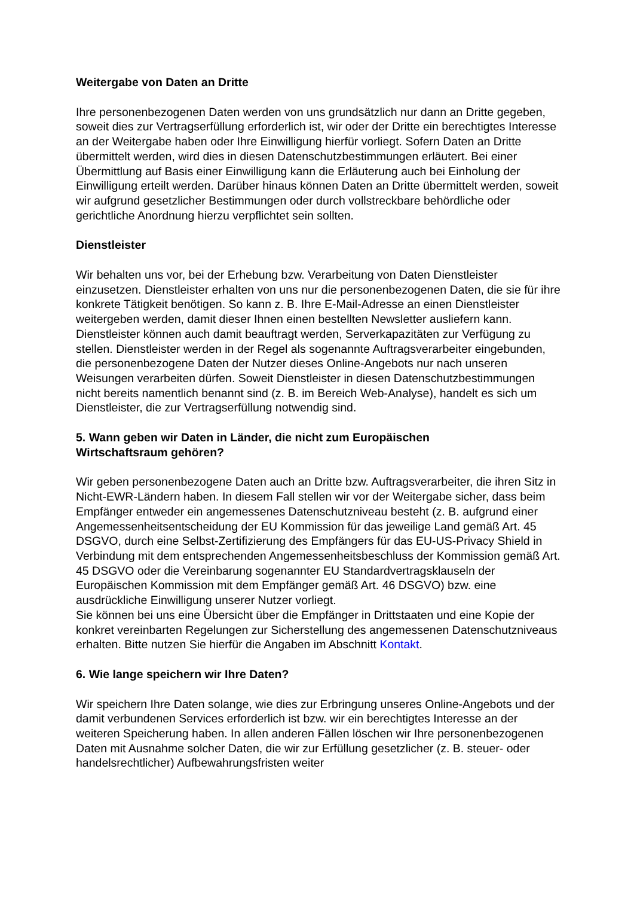Weitergabe von Daten an Dritte
Ihre personenbezogenen Daten werden von uns grundsätzlich nur dann an Dritte gegeben, soweit dies zur Vertragserfüllung erforderlich ist, wir oder der Dritte ein berechtigtes Interesse an der Weitergabe haben oder Ihre Einwilligung hierfür vorliegt. Sofern Daten an Dritte übermittelt werden, wird dies in diesen Datenschutzbestimmungen erläutert. Bei einer Übermittlung auf Basis einer Einwilligung kann die Erläuterung auch bei Einholung der Einwilligung erteilt werden. Darüber hinaus können Daten an Dritte übermittelt werden, soweit wir aufgrund gesetzlicher Bestimmungen oder durch vollstreckbare behördliche oder gerichtliche Anordnung hierzu verpflichtet sein sollten.
Dienstleister
Wir behalten uns vor, bei der Erhebung bzw. Verarbeitung von Daten Dienstleister einzusetzen. Dienstleister erhalten von uns nur die personenbezogenen Daten, die sie für ihre konkrete Tätigkeit benötigen. So kann z. B. Ihre E-Mail-Adresse an einen Dienstleister weitergeben werden, damit dieser Ihnen einen bestellten Newsletter ausliefern kann. Dienstleister können auch damit beauftragt werden, Serverkapazitäten zur Verfügung zu stellen. Dienstleister werden in der Regel als sogenannte Auftragsverarbeiter eingebunden, die personenbezogene Daten der Nutzer dieses Online-Angebots nur nach unseren Weisungen verarbeiten dürfen. Soweit Dienstleister in diesen Datenschutzbestimmungen nicht bereits namentlich benannt sind (z. B. im Bereich Web-Analyse), handelt es sich um Dienstleister, die zur Vertragserfüllung notwendig sind.
5. Wann geben wir Daten in Länder, die nicht zum Europäischen
Wirtschaftsraum gehören?
Wir geben personenbezogene Daten auch an Dritte bzw. Auftragsverarbeiter, die ihren Sitz in Nicht-EWR-Ländern haben. In diesem Fall stellen wir vor der Weitergabe sicher, dass beim Empfänger entweder ein angemessenes Datenschutzniveau besteht (z. B. aufgrund einer Angemessenheitsentscheidung der EU Kommission für das jeweilige Land gemäß Art. 45 DSGVO, durch eine Selbst-Zertifizierung des Empfängers für das EU-US-Privacy Shield in Verbindung mit dem entsprechenden Angemessenheitsbeschluss der Kommission gemäß Art. 45 DSGVO oder die Vereinbarung sogenannter EU Standardvertragsklauseln der Europäischen Kommission mit dem Empfänger gemäß Art. 46 DSGVO) bzw. eine ausdrückliche Einwilligung unserer Nutzer vorliegt.
Sie können bei uns eine Übersicht über die Empfänger in Drittstaaten und eine Kopie der konkret vereinbarten Regelungen zur Sicherstellung des angemessenen Datenschutzniveaus erhalten. Bitte nutzen Sie hierfür die Angaben im Abschnitt Kontakt.
6. Wie lange speichern wir Ihre Daten?
Wir speichern Ihre Daten solange, wie dies zur Erbringung unseres Online-Angebots und der damit verbundenen Services erforderlich ist bzw. wir ein berechtigtes Interesse an der weiteren Speicherung haben. In allen anderen Fällen löschen wir Ihre personenbezogenen Daten mit Ausnahme solcher Daten, die wir zur Erfüllung gesetzlicher (z. B. steuer- oder handelsrechtlicher) Aufbewahrungsfristen weiter